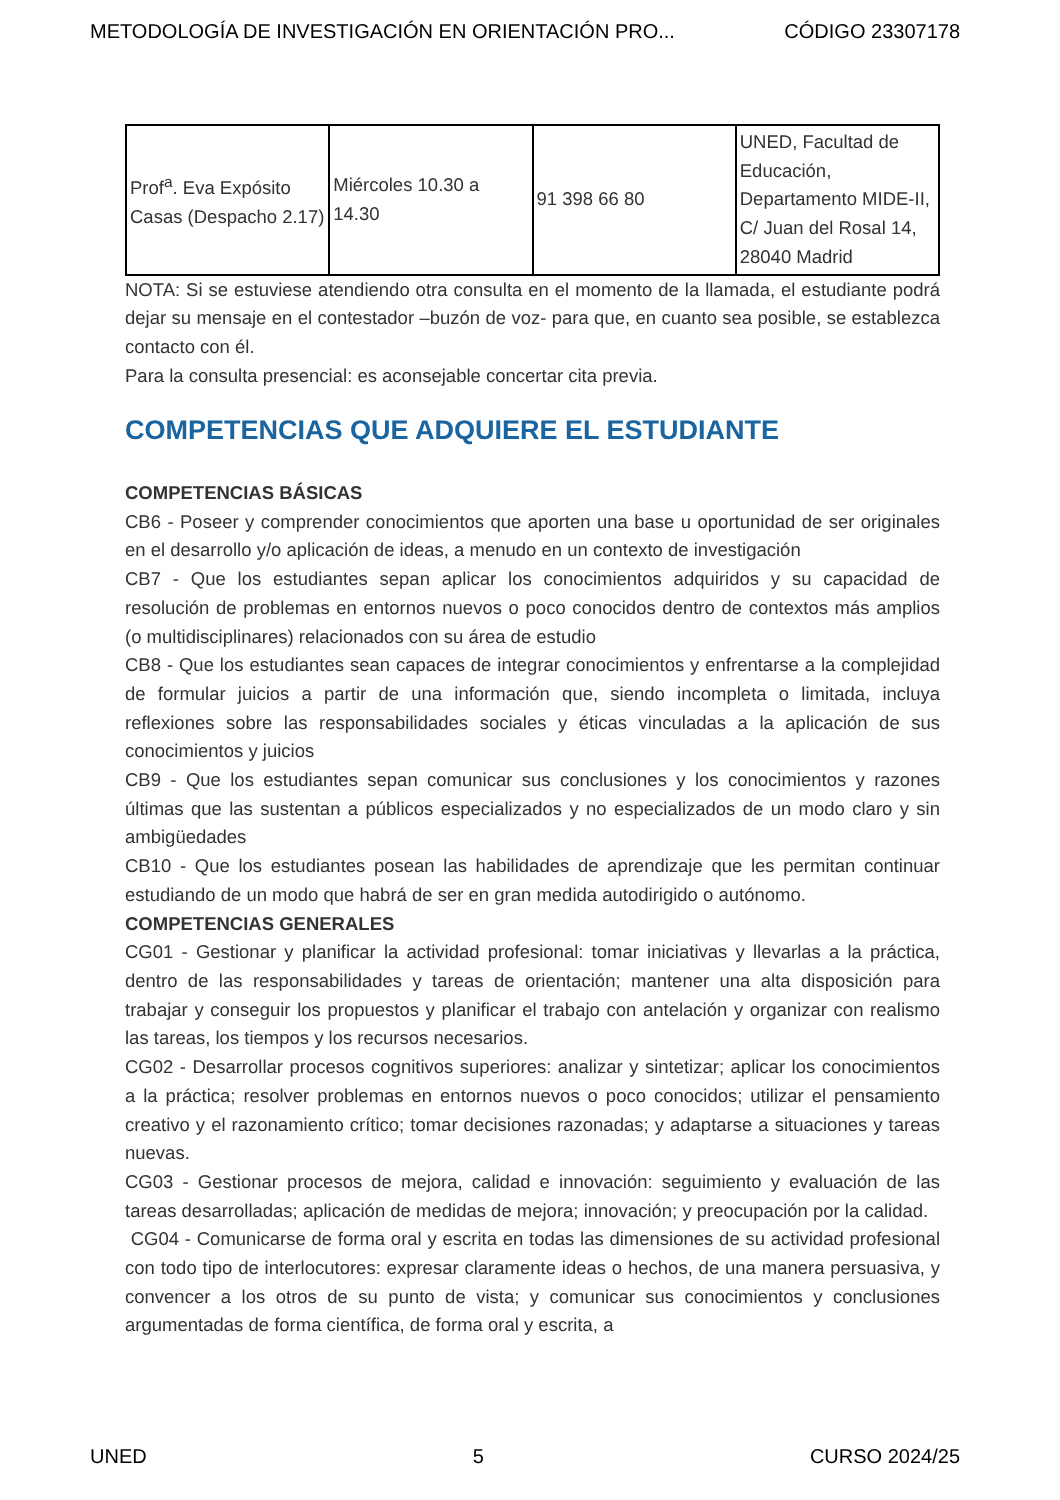METODOLOGÍA DE INVESTIGACIÓN EN ORIENTACIÓN PRO... CÓDIGO 23307178
| Prof<sup>a</sup>. Eva Expósito Casas (Despacho 2.17) | Miércoles 10.30 a 14.30 | 91 398 66 80 | UNED, Facultad de Educación, Departamento MIDE-II, C/ Juan del Rosal 14, 28040 Madrid |
NOTA: Si se estuviese atendiendo otra consulta en el momento de la llamada, el estudiante podrá dejar su mensaje en el contestador –buzón de voz- para que, en cuanto sea posible, se establezca contacto con él.
Para la consulta presencial: es aconsejable concertar cita previa.
COMPETENCIAS QUE ADQUIERE EL ESTUDIANTE
COMPETENCIAS BÁSICAS
CB6 - Poseer y comprender conocimientos que aporten una base u oportunidad de ser originales en el desarrollo y/o aplicación de ideas, a menudo en un contexto de investigación
CB7 - Que los estudiantes sepan aplicar los conocimientos adquiridos y su capacidad de resolución de problemas en entornos nuevos o poco conocidos dentro de contextos más amplios (o multidisciplinares) relacionados con su área de estudio
CB8 - Que los estudiantes sean capaces de integrar conocimientos y enfrentarse a la complejidad de formular juicios a partir de una información que, siendo incompleta o limitada, incluya reflexiones sobre las responsabilidades sociales y éticas vinculadas a la aplicación de sus conocimientos y juicios
CB9 - Que los estudiantes sepan comunicar sus conclusiones y los conocimientos y razones últimas que las sustentan a públicos especializados y no especializados de un modo claro y sin ambigüedades
CB10 - Que los estudiantes posean las habilidades de aprendizaje que les permitan continuar estudiando de un modo que habrá de ser en gran medida autodirigido o autónomo.
COMPETENCIAS GENERALES
CG01 - Gestionar y planificar la actividad profesional: tomar iniciativas y llevarlas a la práctica, dentro de las responsabilidades y tareas de orientación; mantener una alta disposición para trabajar y conseguir los propuestos y planificar el trabajo con antelación y organizar con realismo las tareas, los tiempos y los recursos necesarios.
CG02 - Desarrollar procesos cognitivos superiores: analizar y sintetizar; aplicar los conocimientos a la práctica; resolver problemas en entornos nuevos o poco conocidos; utilizar el pensamiento creativo y el razonamiento crítico; tomar decisiones razonadas; y adaptarse a situaciones y tareas nuevas.
CG03 - Gestionar procesos de mejora, calidad e innovación: seguimiento y evaluación de las tareas desarrolladas; aplicación de medidas de mejora; innovación; y preocupación por la calidad.
CG04 - Comunicarse de forma oral y escrita en todas las dimensiones de su actividad profesional con todo tipo de interlocutores: expresar claramente ideas o hechos, de una manera persuasiva, y convencer a los otros de su punto de vista; y comunicar sus conocimientos y conclusiones argumentadas de forma científica, de forma oral y escrita, a
UNED 5 CURSO 2024/25